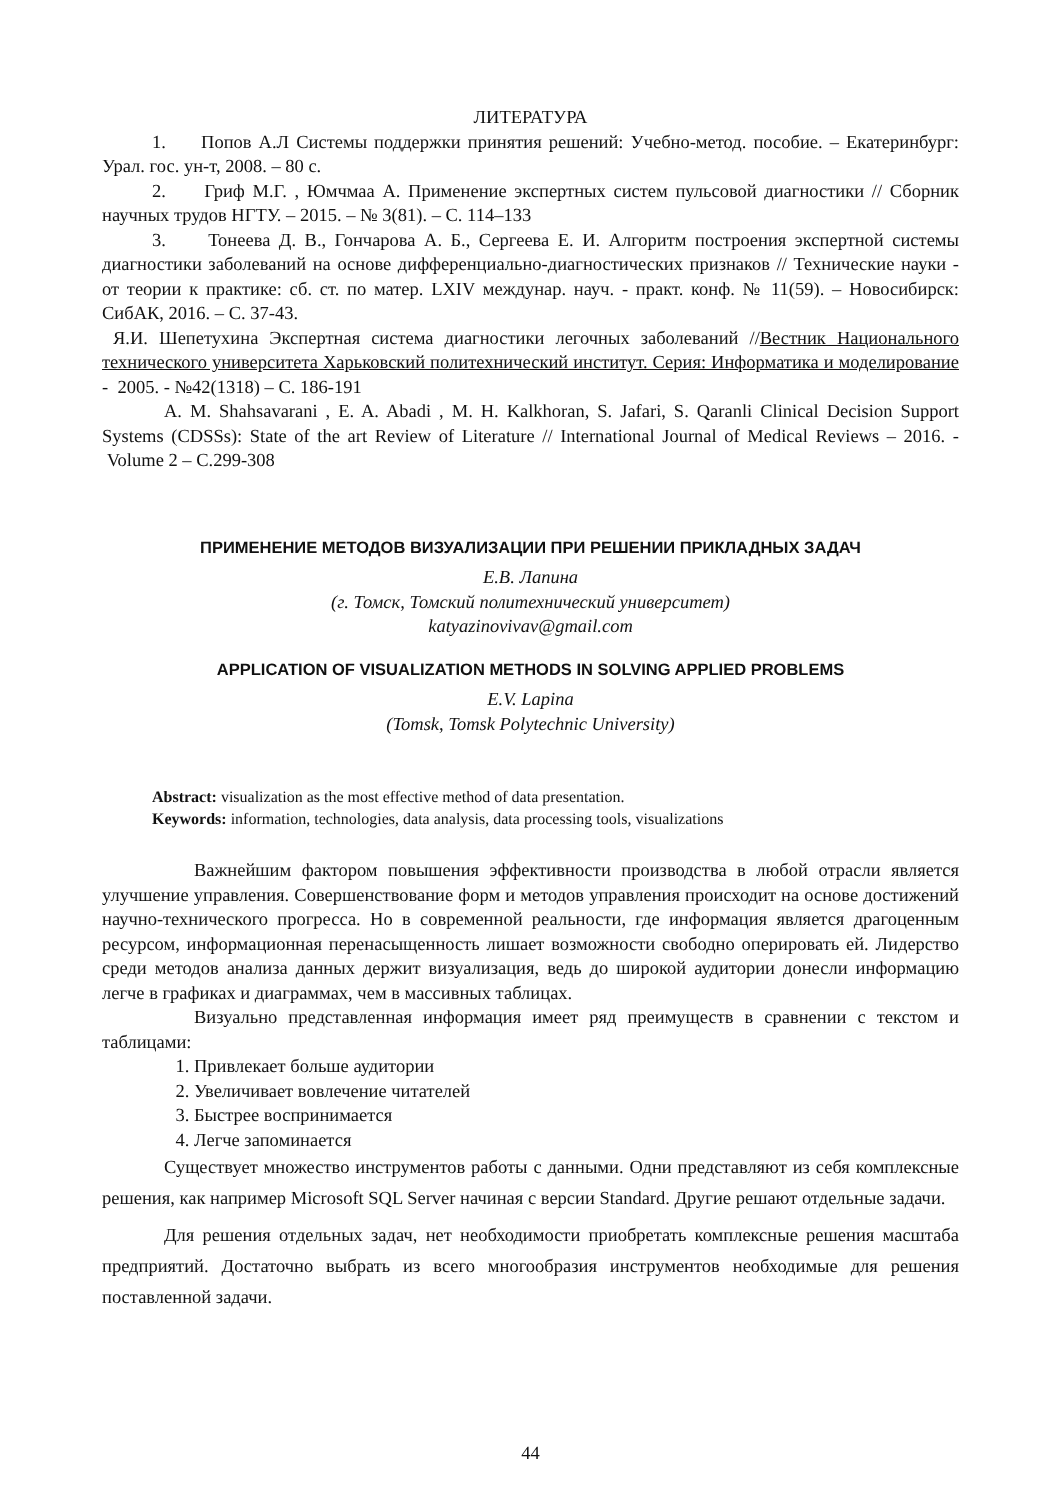ЛИТЕРАТУРА
1. Попов А.Л Системы поддержки принятия решений: Учебно-метод. пособие. – Екатеринбург: Урал. гос. ун-т, 2008. – 80 с.
2. Гриф М.Г. , Юмчмаа А. Применение экспертных систем пульсовой диагностики // Сборник научных трудов НГТУ. – 2015. – № 3(81). – С. 114–133
3. Тонеева Д. В., Гончарова А. Б., Сергеева Е. И. Алгоритм построения экспертной системы диагностики заболеваний на основе дифференциально-диагностических признаков // Технические науки - от теории к практике: сб. ст. по матер. LXIV междунар. науч. - практ. конф. № 11(59). – Новосибирск: СибАК, 2016. – С. 37-43.
Я.И. Шепетухина Экспертная система диагностики легочных заболеваний //Вестник Национального технического университета Харьковский политехнический институт. Серия: Информатика и моделирование - 2005. - №42(1318) – С. 186-191
A. M. Shahsavarani , E. A. Abadi , M. H. Kalkhoran, S. Jafari, S. Qaranli Clinical Decision Support Systems (CDSSs): State of the art Review of Literature // International Journal of Medical Reviews – 2016. - Volume 2 – С.299-308
ПРИМЕНЕНИЕ МЕТОДОВ ВИЗУАЛИЗАЦИИ ПРИ РЕШЕНИИ ПРИКЛАДНЫХ ЗАДАЧ
Е.В. Лапина
(г. Томск, Томский политехнический университет)
katyazinovivav@gmail.com
APPLICATION OF VISUALIZATION METHODS IN SOLVING APPLIED PROBLEMS
E.V. Lapina
(Tomsk, Tomsk Polytechnic University)
Abstract: visualization as the most effective method of data presentation.
Keywords: information, technologies, data analysis, data processing tools, visualizations
Важнейшим фактором повышения эффективности производства в любой отрасли является улучшение управления. Совершенствование форм и методов управления происходит на основе достижений научно-технического прогресса. Но в современной реальности, где информация является драгоценным ресурсом, информационная перенасыщенность лишает возможности свободно оперировать ей. Лидерство среди методов анализа данных держит визуализация, ведь до широкой аудитории донесли информацию легче в графиках и диаграммах, чем в массивных таблицах.
Визуально представленная информация имеет ряд преимуществ в сравнении с текстом и таблицами:
1. Привлекает больше аудитории
2. Увеличивает вовлечение читателей
3. Быстрее воспринимается
4. Легче запоминается
Существует множество инструментов работы с данными. Одни представляют из себя комплексные решения, как например Microsoft SQL Server начиная с версии Standard. Другие решают отдельные задачи.
Для решения отдельных задач, нет необходимости приобретать комплексные решения масштаба предприятий. Достаточно выбрать из всего многообразия инструментов необходимые для решения поставленной задачи.
44